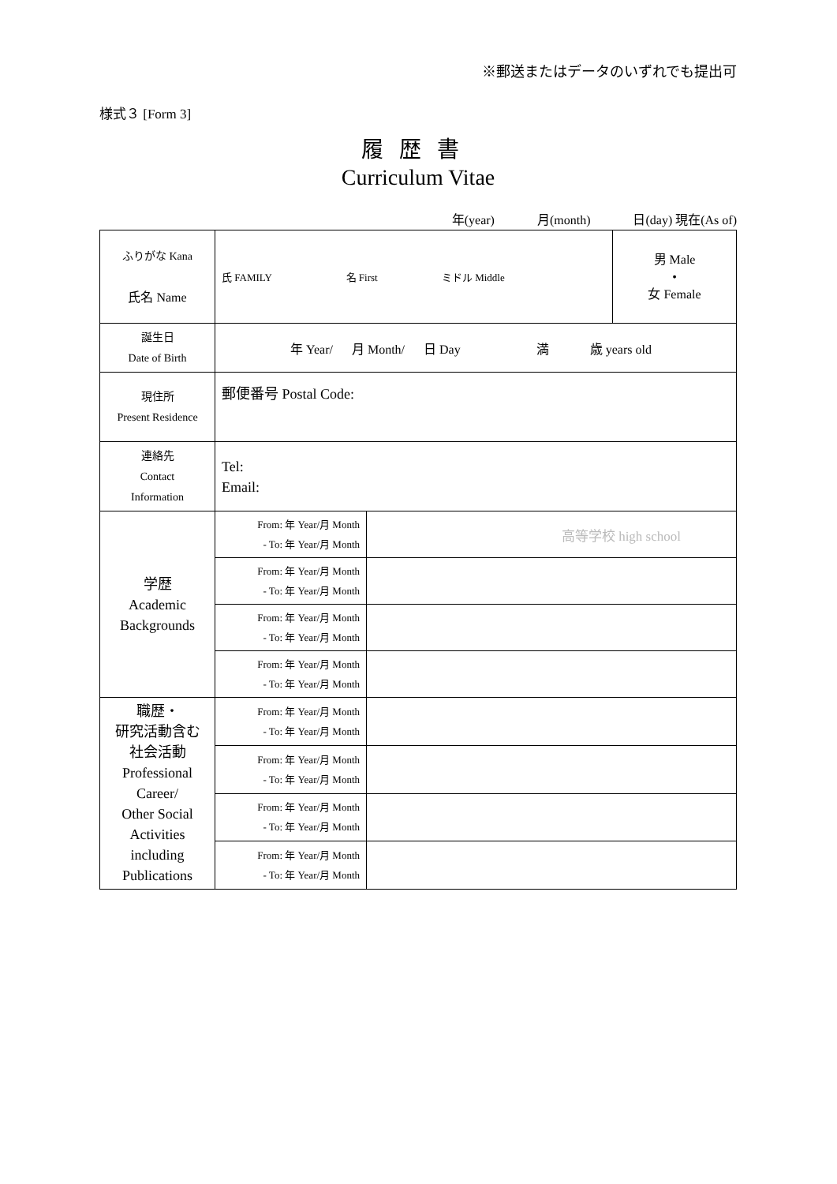※郵送またはデータのいずれでも提出可
様式３ [Form 3]
履歴書
Curriculum Vitae
年(year) 月(month) 日(day) 現在(As of)
| ふりがな Kana 氏名 Name | 氏 FAMILY 名 First ミドル Middle | | 男 Male • 女 Female |
| 誕生日 Date of Birth | 年 Year/ 月 Month/ 日 Day 満 歳 years old | | |
| 現住所 Present Residence | 郵便番号 Postal Code: | | |
| 連絡先 Contact Information | Tel: Email: | | |
| 学歴 Academic Backgrounds | From: 年 Year/月 Month - To: 年 Year/月 Month | 高等学校 high school | |
| | From: 年 Year/月 Month - To: 年 Year/月 Month | | |
| | From: 年 Year/月 Month - To: 年 Year/月 Month | | |
| | From: 年 Year/月 Month - To: 年 Year/月 Month | | |
| 職歴・ 研究活動含む 社会活動 Professional Career/ Other Social Activities including Publications | From: 年 Year/月 Month - To: 年 Year/月 Month | | |
| | From: 年 Year/月 Month - To: 年 Year/月 Month | | |
| | From: 年 Year/月 Month - To: 年 Year/月 Month | | |
| | From: 年 Year/月 Month - To: 年 Year/月 Month | | |